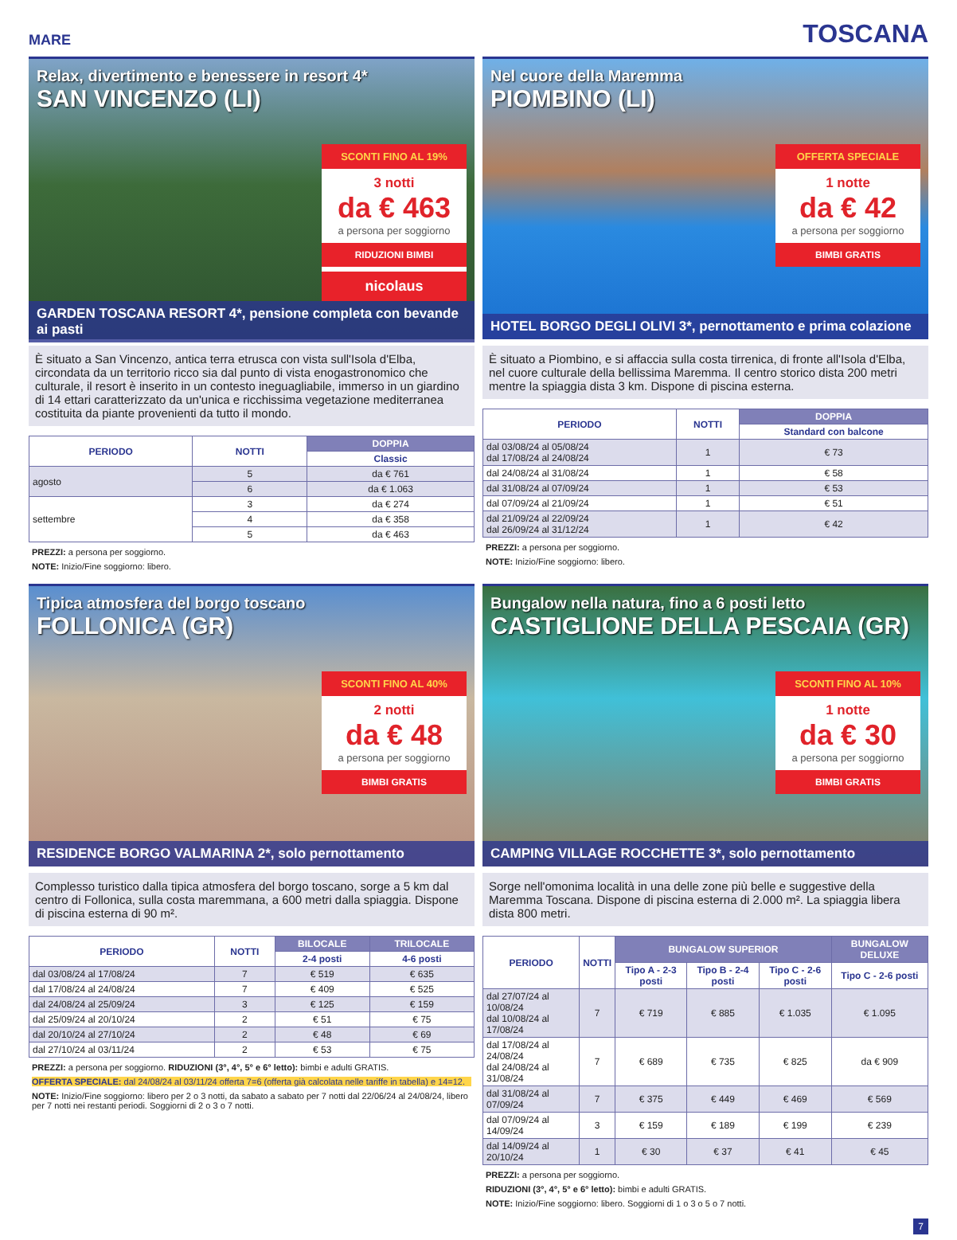MARE TOSCANA
Relax, divertimento e benessere in resort 4*
SAN VINCENZO (LI)
SCONTI FINO AL 19%
3 notti
da € 463
a persona per soggiorno
RIDUZIONI BIMBI
nicolaus
GARDEN TOSCANA RESORT 4*, pensione completa con bevande ai pasti
È situato a San Vincenzo, antica terra etrusca con vista sull'Isola d'Elba, circondata da un territorio ricco sia dal punto di vista enogastronomico che culturale, il resort è inserito in un contesto ineguagliabile, immerso in un giardino di 14 ettari caratterizzato da un'unica e ricchissima vegetazione mediterranea costituita da piante provenienti da tutto il mondo.
| PERIODO | NOTTI | DOPPIA |
| --- | --- | --- |
| | | Classic |
| agosto | 5 | da € 761 |
| | 6 | da € 1.063 |
| settembre | 3 | da € 274 |
| | 4 | da € 358 |
| | 5 | da € 463 |
PREZZI: a persona per soggiorno.
NOTE: Inizio/Fine soggiorno: libero.
Nel cuore della Maremma
PIOMBINO (LI)
OFFERTA SPECIALE
1 notte
da € 42
a persona per soggiorno
BIMBI GRATIS
HOTEL BORGO DEGLI OLIVI 3*, pernottamento e prima colazione
È situato a Piombino, e si affaccia sulla costa tirrenica, di fronte all'Isola d'Elba, nel cuore culturale della bellissima Maremma. Il centro storico dista 200 metri mentre la spiaggia dista 3 km. Dispone di piscina esterna.
| PERIODO | NOTTI | DOPPIA |
| --- | --- | --- |
| | | Standard con balcone |
| dal 03/08/24 al 05/08/24 dal 17/08/24 al 24/08/24 | 1 | € 73 |
| dal 24/08/24 al 31/08/24 | 1 | € 58 |
| dal 31/08/24 al 07/09/24 | 1 | € 53 |
| dal 07/09/24 al 21/09/24 | 1 | € 51 |
| dal 21/09/24 al 22/09/24 dal 26/09/24 al 31/12/24 | 1 | € 42 |
PREZZI: a persona per soggiorno.
NOTE: Inizio/Fine soggiorno: libero.
Tipica atmosfera del borgo toscano
FOLLONICA (GR)
SCONTI FINO AL 40%
2 notti
da € 48
a persona per soggiorno
BIMBI GRATIS
RESIDENCE BORGO VALMARINA 2*, solo pernottamento
Complesso turistico dalla tipica atmosfera del borgo toscano, sorge a 5 km dal centro di Follonica, sulla costa maremmana, a 600 metri dalla spiaggia. Dispone di piscina esterna di 90 m².
| PERIODO | NOTTI | BILOCALE | TRILOCALE |
| --- | --- | --- | --- |
| | | 2-4 posti | 4-6 posti |
| dal 03/08/24 al 17/08/24 | 7 | € 519 | € 635 |
| dal 17/08/24 al 24/08/24 | 7 | € 409 | € 525 |
| dal 24/08/24 al 25/09/24 | 3 | € 125 | € 159 |
| dal 25/09/24 al 20/10/24 | 2 | € 51 | € 75 |
| dal 20/10/24 al 27/10/24 | 2 | € 48 | € 69 |
| dal 27/10/24 al 03/11/24 | 2 | € 53 | € 75 |
PREZZI: a persona per soggiorno. RIDUZIONI (3°, 4°, 5° e 6° letto): bimbi e adulti GRATIS.
OFFERTA SPECIALE: dal 24/08/24 al 03/11/24 offerta 7=6 (offerta già calcolata nelle tariffe in tabella) e 14=12.
NOTE: Inizio/Fine soggiorno: libero per 2 o 3 notti, da sabato a sabato per 7 notti dal 22/06/24 al 24/08/24, libero per 7 notti nei restanti periodi. Soggiorni di 2 o 3 o 7 notti.
Bungalow nella natura, fino a 6 posti letto
CASTIGLIONE DELLA PESCAIA (GR)
SCONTI FINO AL 10%
1 notte
da € 30
a persona per soggiorno
BIMBI GRATIS
CAMPING VILLAGE ROCCHETTE 3*, solo pernottamento
Sorge nell'omonima località in una delle zone più belle e suggestive della Maremma Toscana. Dispone di piscina esterna di 2.000 m². La spiaggia libera dista 800 metri.
| PERIODO | NOTTI | BUNGALOW SUPERIOR | | | BUNGALOW DELUXE |
| --- | --- | --- | --- | --- | --- |
| | | Tipo A - 2-3 posti | Tipo B - 2-4 posti | Tipo C - 2-6 posti | Tipo C - 2-6 posti |
| dal 27/07/24 al 10/08/24 dal 10/08/24 al 17/08/24 | 7 | € 719 | € 885 | € 1.035 | € 1.095 |
| dal 17/08/24 al 24/08/24 dal 24/08/24 al 31/08/24 | 7 | € 689 | € 735 | € 825 | da € 909 |
| dal 31/08/24 al 07/09/24 | 7 | € 375 | € 449 | € 469 | € 569 |
| dal 07/09/24 al 14/09/24 | 3 | € 159 | € 189 | € 199 | € 239 |
| dal 14/09/24 al 20/10/24 | 1 | € 30 | € 37 | € 41 | € 45 |
PREZZI: a persona per soggiorno.
RIDUZIONI (3°, 4°, 5° e 6° letto): bimbi e adulti GRATIS.
NOTE: Inizio/Fine soggiorno: libero. Soggiorni di 1 o 3 o 5 o 7 notti.
7